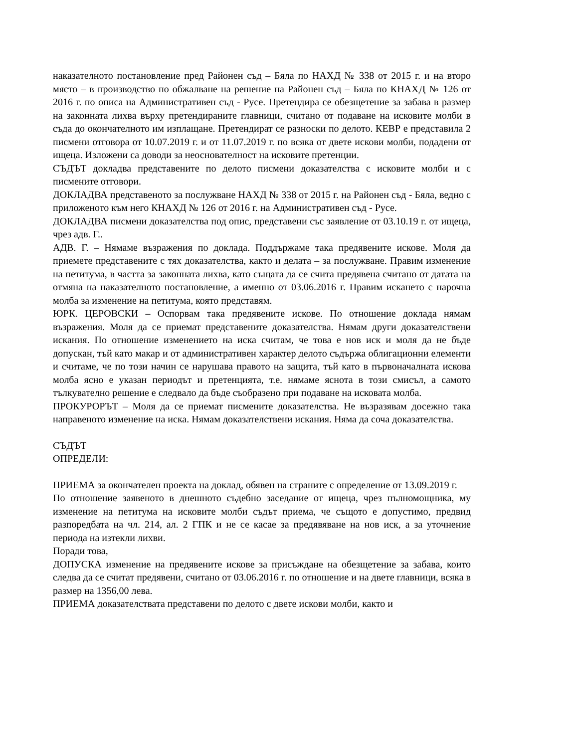наказателното постановление пред Районен съд – Бяла по НАХД № 338 от 2015 г. и на второ място – в производство по обжалване на решение на Районен съд – Бяла по КНАХД № 126 от 2016 г. по описа на Административен съд - Русе. Претендира се обезщетение за забава в размер на законната лихва върху претендираните главници, считано от подаване на исковите молби в съда до окончателното им изплащане. Претендират се разноски по делото. КЕВР е представила 2 писмени отговора от 10.07.2019 г. и от 11.07.2019 г. по всяка от двете искови молби, подадени от ищеца. Изложени са доводи за неоснователност на исковите претенции.
СЪДЪТ докладва представените по делото писмени доказателства с исковите молби и с писмените отговори.
ДОКЛАДВА представеното за послужване НАХД № 338 от 2015 г. на Районен съд - Бяла, ведно с приложеното към него КНАХД № 126 от 2016 г. на Административен съд - Русе.
ДОКЛАДВА писмени доказателства под опис, представени със заявление от 03.10.19 г. от ищеца, чрез адв. Г..
АДВ. Г. – Нямаме възражения по доклада. Поддържаме така предявените искове. Моля да приемете представените с тях доказателства, както и делата – за послужване. Правим изменение на петитума, в частта за законната лихва, като същата да се счита предявена считано от датата на отмяна на наказателното постановление, а именно от 03.06.2016 г. Правим искането с нарочна молба за изменение на петитума, която представям.
ЮРК. ЦЕРОВСКИ – Оспорвам така предявените искове. По отношение доклада нямам възражения. Моля да се приемат представените доказателства. Нямам други доказателствени искания. По отношение изменението на иска считам, че това е нов иск и моля да не бъде допускан, тъй като макар и от административен характер делото съдържа облигационни елементи и считаме, че по този начин се нарушава правото на защита, тъй като в първоначалната искова молба ясно е указан периодът и претенцията, т.е. нямаме яснота в този смисъл, а самото тълкувателно решение е следвало да бъде съобразено при подаване на исковата молба.
ПРОКУРОРЪТ – Моля да се приемат писмените доказателства. Не възразявам досежно така направеното изменение на иска. Нямам доказателствени искания. Няма да сочa доказателства.
СЪДЪТ
ОПРЕДЕЛИ:
ПРИЕМА за окончателен проекта на доклад, обявен на страните с определение от 13.09.2019 г.
По отношение заявеното в днешното съдебно заседание от ищеца, чрез пълномощника, му изменение на петитума на исковите молби съдът приема, че същото е допустимо, предвид разпоредбата на чл. 214, ал. 2 ГПК и не се касае за предявяване на нов иск, а за уточнение периода на изтекли лихви.
Поради това,
ДОПУСКА изменение на предявените искове за присъждане на обезщетение за забава, които следва да се считат предявени, считано от 03.06.2016 г. по отношение и на двете главници, всяка в размер на 1356,00 лева.
ПРИЕМА доказателствата представени по делото с двете искови молби, както и